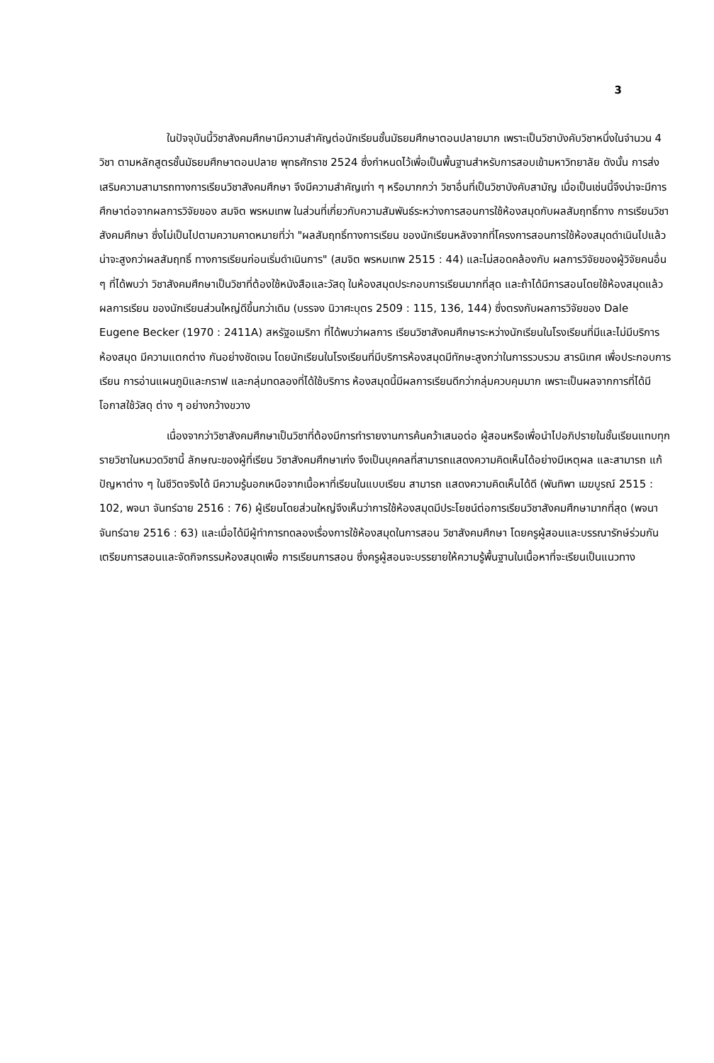3
ในปัจจุบันนี้วิชาสังคมศึกษามีความสำคัญต่อนักเรียนชั้นมัธยมศึกษาตอนปลายมาก เพราะเป็นวิชาบังคับวิชาหนึ่งในจำนวน 4 วิชา ตามหลักสูตรชั้นมัธยมศึกษาตอนปลาย พุทธศักราช 2524 ซึ่งกำหนดไว้เพื่อเป็นพื้นฐานสำหรับการสอบเข้ามหาวิทยาลัย ดังนั้น การส่งเสริมความสามารถทางการเรียนวิชาสังคมศึกษา จึงมีความสำคัญเท่า ๆ หรือมากกว่า วิชาอื่นที่เป็นวิชาบังคับสามัญ เมื่อเป็นเช่นนี้จึงน่าจะมีการศึกษาต่อจากผลการวิจัยของ สมจิต พรหมเทพ ในส่วนที่เกี่ยวกับความสัมพันธ์ระหว่างการสอนการใช้ห้องสมุดกับผลสัมฤทธิ์ทาง การเรียนวิชาสังคมศึกษา ซึ่งไม่เป็นไปตามความคาดหมายที่ว่า "ผลสัมฤทธิ์ทางการเรียน ของนักเรียนหลังจากที่โครงการสอนการใช้ห้องสมุดดำเนินไปแล้วน่าจะสูงกว่าผลสัมฤทธิ์ ทางการเรียนก่อนเริ่มดำเนินการ" (สมจิต พรหมเทพ 2515 : 44) และไม่สอดคล้องกับ ผลการวิจัยของผู้วิจัยคนอื่น ๆ ที่ได้พบว่า วิชาสังคมศึกษาเป็นวิชาที่ต้องใช้หนังสือและวัสดุ ในห้องสมุดประกอบการเรียนมากที่สุด และถ้าได้มีการสอนโดยใช้ห้องสมุดแล้ว ผลการเรียน ของนักเรียนส่วนใหญ่ดีขึ้นกว่าเดิม (บรรจง นิวาศะบุตร 2509 : 115, 136, 144) ซึ่งตรงกับผลการวิจัยของ Dale Eugene Becker (1970 : 2411A) สหรัฐอเมริกา ที่ได้พบว่าผลการ เรียนวิชาสังคมศึกษาระหว่างนักเรียนในโรงเรียนที่มีและไม่มีบริการห้องสมุด มีความแตกต่าง กันอย่างชัดเจน โดยนักเรียนในโรงเรียนที่มีบริการห้องสมุดมีทักษะสูงกว่าในการรวบรวม สารนิเทศ เพื่อประกอบการเรียน การอ่านแผนภูมิและกราฟ และกลุ่มทดลองที่ได้ใช้บริการ ห้องสมุดนี้มีผลการเรียนดีกว่ากลุ่มควบคุมมาก เพราะเป็นผลจากการที่ได้มีโอกาสใช้วัสดุ ต่าง ๆ อย่างกว้างขวาง
เนื่องจากว่าวิชาสังคมศึกษาเป็นวิชาที่ต้องมีการทำรายงานการค้นคว้าเสนอต่อ ผู้สอนหรือเพื่อนำไปอภิปรายในชั้นเรียนแทบทุกรายวิชาในหมวดวิชานี้ ลักษณะของผู้ที่เรียน วิชาสังคมศึกษาเก่ง จึงเป็นบุคคลที่สามารถแสดงความคิดเห็นได้อย่างมีเหตุผล และสามารถ แก้ปัญหาต่าง ๆ ในชีวิตจริงได้ มีความรู้นอกเหนือจากเนื้อหาที่เรียนในแบบเรียน สามารถ แสดงความคิดเห็นได้ดี (พันทิพา เมฆบูรณ์ 2515 : 102, พจนา จันทร์ฉาย 2516 : 76) ผู้เรียนโดยส่วนใหญ่จึงเห็นว่าการใช้ห้องสมุดมีประโยชน์ต่อการเรียนวิชาสังคมศึกษามากที่สุด (พจนา จันทร์ฉาย 2516 : 63) และเมื่อได้มีผู้ทำการทดลองเรื่องการใช้ห้องสมุดในการสอน วิชาสังคมศึกษา โดยครูผู้สอนและบรรณารักษ์ร่วมกันเตรียมการสอนและจัดกิจกรรมห้องสมุดเพื่อ การเรียนการสอน ซึ่งครูผู้สอนจะบรรยายให้ความรู้พื้นฐานในเนื้อหาที่จะเรียนเป็นแนวทาง